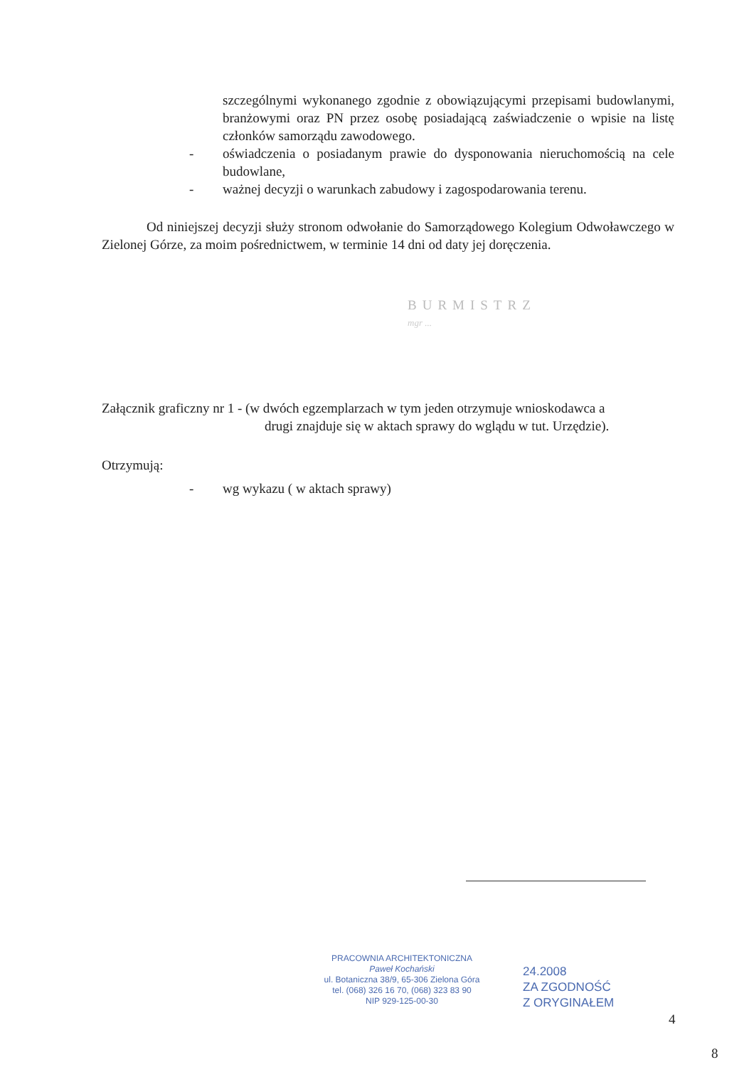szczególnymi wykonanego zgodnie z obowiązującymi przepisami budowlanymi, branżowymi oraz PN przez osobę posiadającą zaświadczenie o wpisie na listę członków samorządu zawodowego.
- oświadczenia o posiadanym prawie do dysponowania nieruchomością na cele budowlane,
- ważnej decyzji o warunkach zabudowy i zagospodarowania terenu.
Od niniejszej decyzji służy stronom odwołanie do Samorządowego Kolegium Odwoławczego w Zielonej Górze, za moim pośrednictwem, w terminie 14 dni od daty jej doręczenia.
BURMISTRZ
mgr ...
Załącznik graficzny nr 1 - (w dwóch egzemplarzach w tym jeden otrzymuje wnioskodawca a
drugi znajduje się w aktach sprawy do wglądu w tut. Urzędzie).
Otrzymują:
- wg wykazu ( w aktach sprawy)
PRACOWNIA ARCHITEKTONICZNA
Paweł Kochański
ul. Botaniczna 38/9, 65-306 Zielona Góra
tel. (068) 326 16 70, (068) 323 83 90
NIP 929-125-00-30
24.2008
ZA ZGODNOŚĆ
Z ORYGINAŁEM
4
8